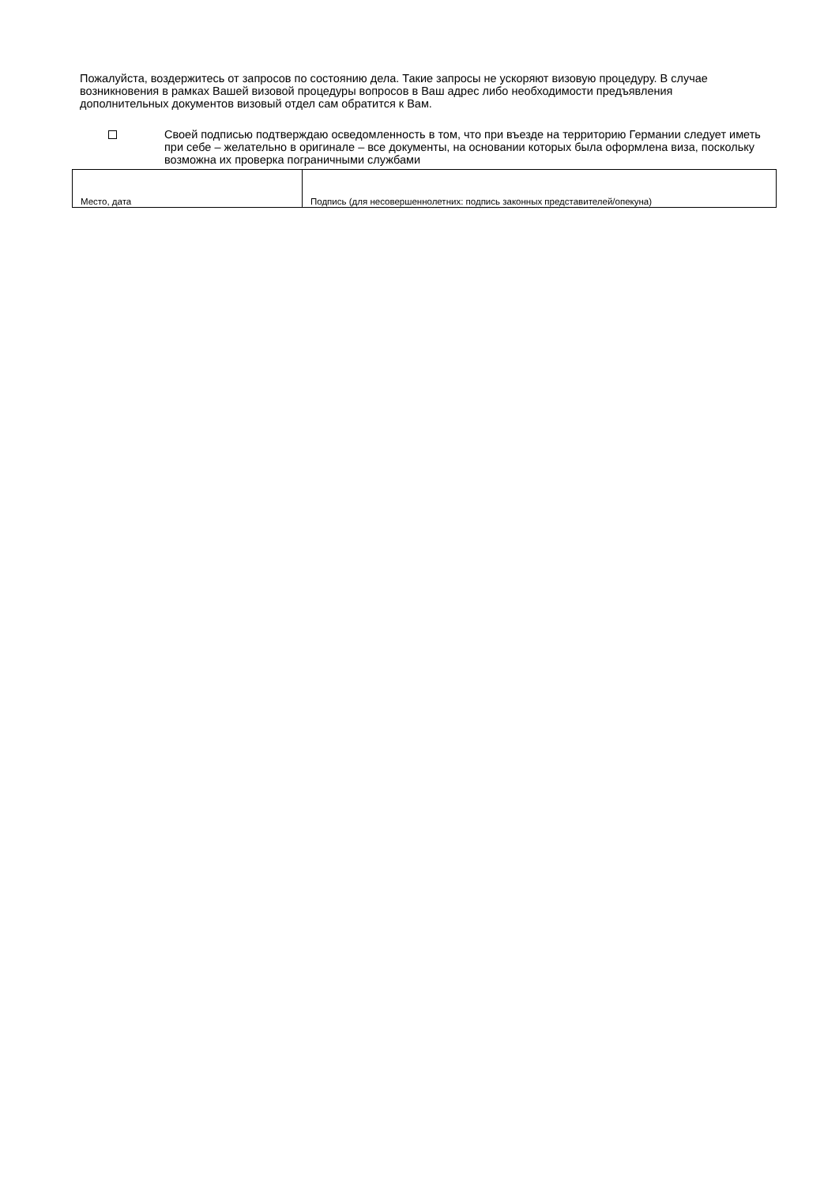Пожалуйста, воздержитесь от запросов по состоянию дела. Такие запросы не ускоряют визовую процедуру. В случае возникновения в рамках Вашей визовой процедуры вопросов в Ваш адрес либо необходимости предъявления дополнительных документов визовый отдел сам обратится к Вам.
Своей подписью подтверждаю осведомленность в том, что при въезде на территорию Германии следует иметь при себе – желательно в оригинале – все документы, на основании которых была оформлена виза, поскольку возможна их проверка пограничными службами
| Место, дата | Подпись (для несовершеннолетних: подпись законных представителей/опекуна) |